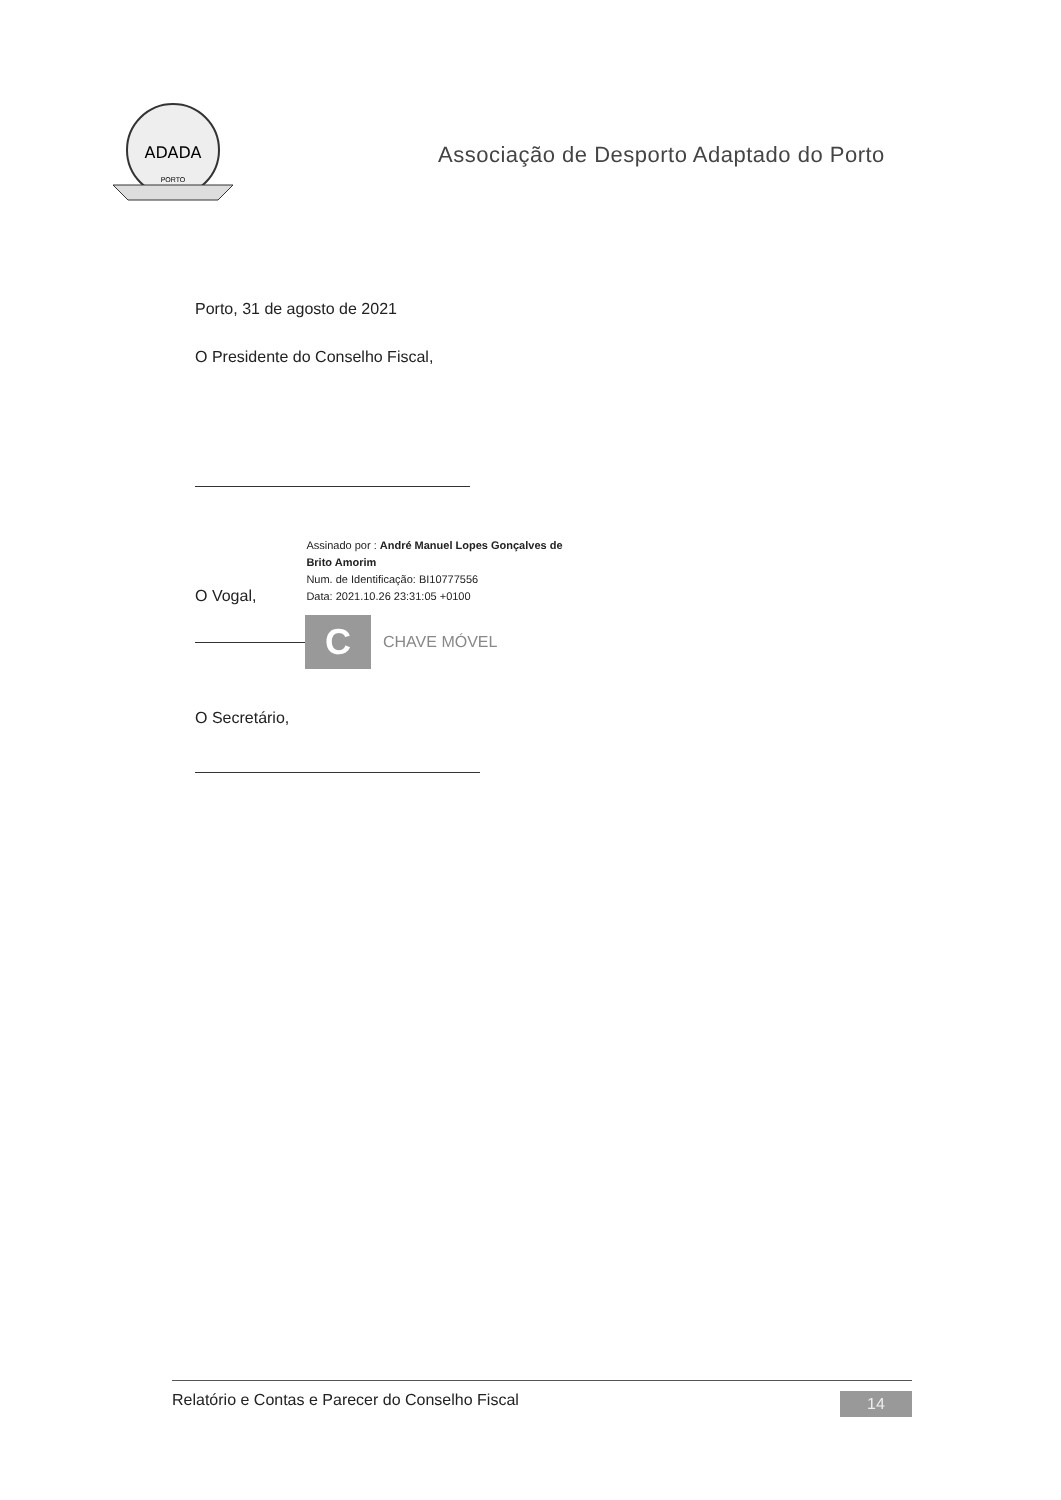ADADA
PORTO
Associação de Desporto Adaptado do Porto
Porto, 31 de agosto de 2021
O Presidente do Conselho Fiscal,
O Vogal,
Assinado por : André Manuel Lopes Gonçalves de
Brito Amorim
Num. de Identificação: BI10777556
Data: 2021.10.26 23:31:05 +0100
C
CHAVE MÓVEL
O Secretário,
Relatório e Contas e Parecer do Conselho Fiscal 14